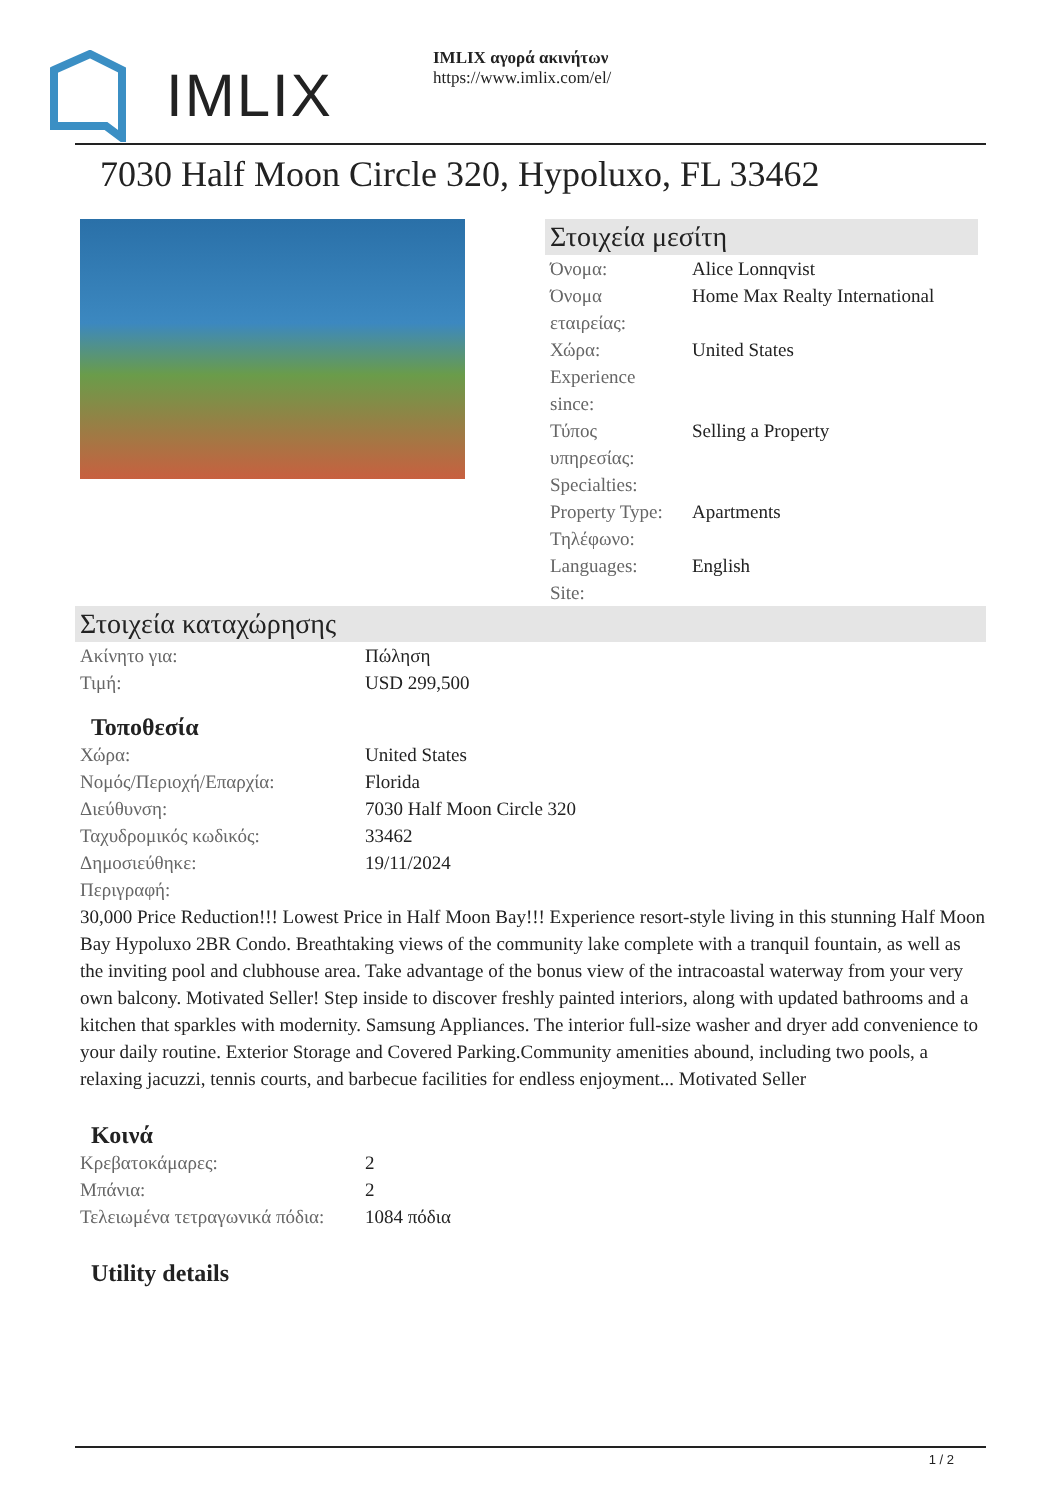IMLIX
IMLIX αγορά ακινήτων
https://www.imlix.com/el/
7030 Half Moon Circle 320, Hypoluxo, FL 33462
Στοιχεία μεσίτη
| Όνομα: | Alice Lonnqvist |
| Όνομα εταιρείας: | Home Max Realty International |
| Χώρα: | United States |
| Experience since: | |
| Τύπος υπηρεσίας: | Selling a Property |
| Specialties: | |
| Property Type: | Apartments |
| Τηλέφωνο: | |
| Languages: | English |
| Site: | |
Στοιχεία καταχώρησης
| Ακίνητο για: | Πώληση |
| Τιμή: | USD 299,500 |
Τοποθεσία
| Χώρα: | United States |
| Νομός/Περιοχή/Επαρχία: | Florida |
| Διεύθυνση: | 7030 Half Moon Circle 320 |
| Ταχυδρομικός κωδικός: | 33462 |
| Δημοσιεύθηκε: | 19/11/2024 |
| Περιγραφή: | |
30,000 Price Reduction!!! Lowest Price in Half Moon Bay!!! Experience resort-style living in this stunning Half Moon Bay Hypoluxo 2BR Condo. Breathtaking views of the community lake complete with a tranquil fountain, as well as the inviting pool and clubhouse area. Take advantage of the bonus view of the intracoastal waterway from your very own balcony. Motivated Seller! Step inside to discover freshly painted interiors, along with updated bathrooms and a kitchen that sparkles with modernity. Samsung Appliances. The interior full-size washer and dryer add convenience to your daily routine. Exterior Storage and Covered Parking.Community amenities abound, including two pools, a relaxing jacuzzi, tennis courts, and barbecue facilities for endless enjoyment... Motivated Seller
Κοινά
| Κρεβατοκάμαρες: | 2 |
| Μπάνια: | 2 |
| Τελειωμένα τετραγωνικά πόδια: | 1084 πόδια |
Utility details
1 / 2